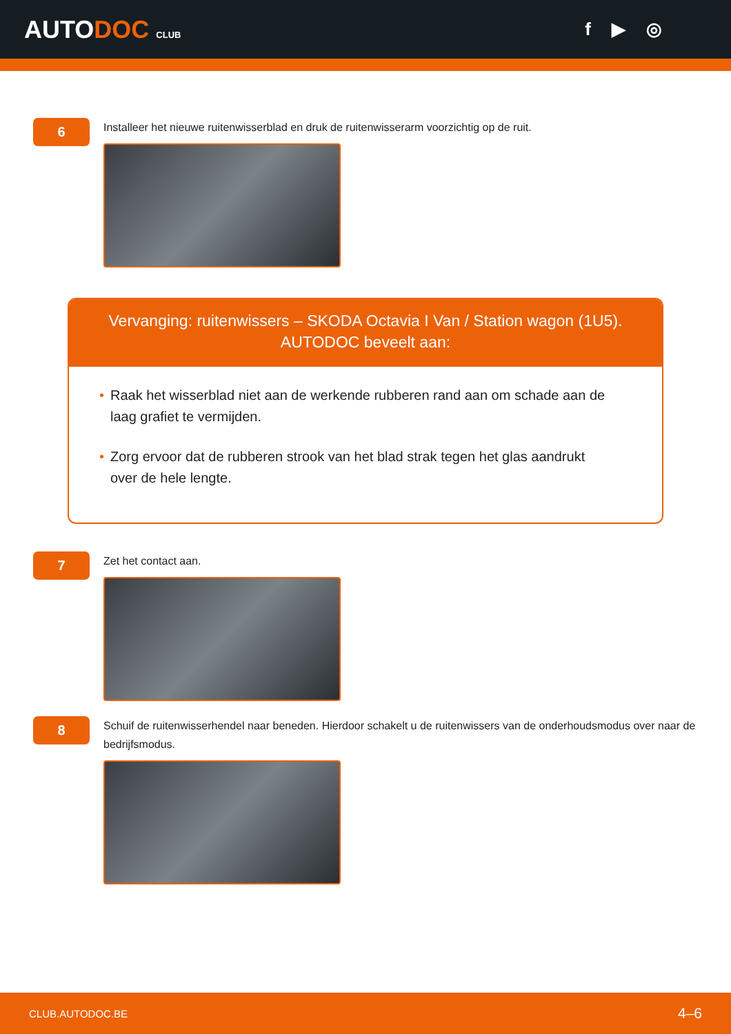AUTODOC CLUB
f ▶ ◎
6
Installeer het nieuwe ruitenwisserblad en druk de ruitenwisserarm voorzichtig op de ruit.
Vervanging: ruitenwissers – SKODA Octavia I Van / Station wagon (1U5).
AUTODOC beveelt aan:
• Raak het wisserblad niet aan de werkende rubberen rand aan om schade aan de laag grafiet te vermijden.
• Zorg ervoor dat de rubberen strook van het blad strak tegen het glas aandrukt over de hele lengte.
7
Zet het contact aan.
8
Schuif de ruitenwisserhendel naar beneden. Hierdoor schakelt u de ruitenwissers van de onderhoudsmodus over naar de bedrijfsmodus.
CLUB.AUTODOC.BE 4–6